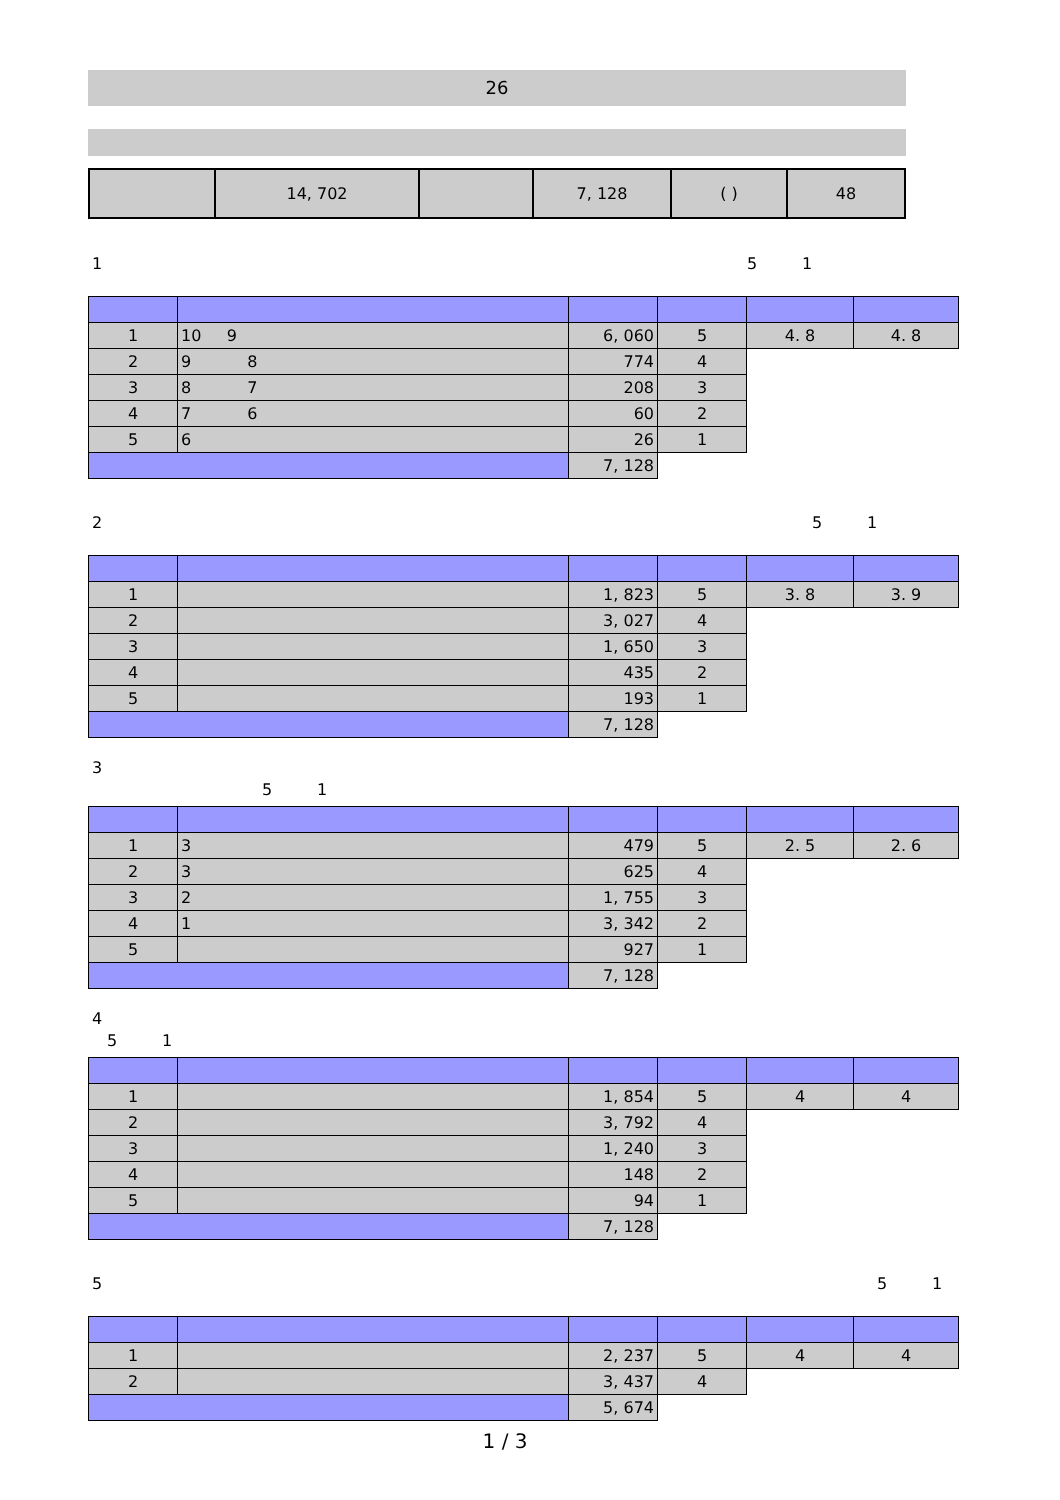26
| | 14, 702 | | 7, 128 | ( ) | 48 |
1 5 1
| 1 | 10 9 | 6, 060 | 5 | 4. 8 | 4. 8 |
| 2 | 9 8 | 774 | 4 | | |
| 3 | 8 7 | 208 | 3 | | |
| 4 | 7 6 | 60 | 2 | | |
| 5 | 6 | 26 | 1 | | |
| | | 7, 128 | | | |
2 5 1
| 1 | | 1, 823 | 5 | 3. 8 | 3. 9 |
| 2 | | 3, 027 | 4 | | |
| 3 | | 1, 650 | 3 | | |
| 4 | | 435 | 2 | | |
| 5 | | 193 | 1 | | |
| | | 7, 128 | | | |
3
5 1
| 1 | 3 | 479 | 5 | 2. 5 | 2. 6 |
| 2 | 3 | 625 | 4 | | |
| 3 | 2 | 1, 755 | 3 | | |
| 4 | 1 | 3, 342 | 2 | | |
| 5 | | 927 | 1 | | |
| | | 7, 128 | | | |
4
5 1
| 1 | | 1, 854 | 5 | 4 | 4 |
| 2 | | 3, 792 | 4 | | |
| 3 | | 1, 240 | 3 | | |
| 4 | | 148 | 2 | | |
| 5 | | 94 | 1 | | |
| | | 7, 128 | | | |
5 5 1
| 1 | | 2, 237 | 5 | 4 | 4 |
| 2 | | 3, 437 | 4 | | |
| | | 5, 674 | | | |
1 / 3